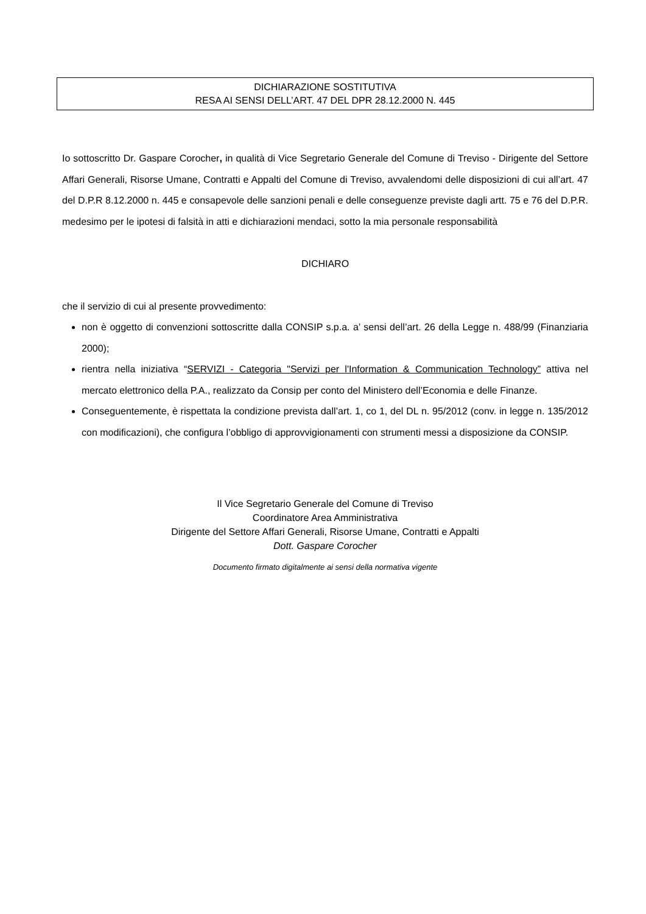DICHIARAZIONE SOSTITUTIVA
RESA AI SENSI DELL’ART. 47 DEL DPR 28.12.2000 N. 445
Io sottoscritto Dr. Gaspare Corocher, in qualità di Vice Segretario Generale del Comune di Treviso - Dirigente del Settore Affari Generali, Risorse Umane, Contratti e Appalti del Comune di Treviso, avvalendomi delle disposizioni di cui all’art. 47 del D.P.R 8.12.2000 n. 445 e consapevole delle sanzioni penali e delle conseguenze previste dagli artt. 75 e 76 del D.P.R. medesimo per le ipotesi di falsità in atti e dichiarazioni mendaci, sotto la mia personale responsabilità
DICHIARO
che il servizio di cui al presente provvedimento:
non è oggetto di convenzioni sottoscritte dalla CONSIP s.p.a. a’ sensi dell’art. 26 della Legge n. 488/99 (Finanziaria 2000);
rientra nella iniziativa “SERVIZI - Categoria "Servizi per l'Information & Communication Technology” attiva nel mercato elettronico della P.A., realizzato da Consip per conto del Ministero dell’Economia e delle Finanze.
Conseguentemente, è rispettata la condizione prevista dall’art. 1, co 1, del DL n. 95/2012 (conv. in legge n. 135/2012 con modificazioni), che configura l’obbligo di approvvigionamenti con strumenti messi a disposizione da CONSIP.
Il Vice Segretario Generale del Comune di Treviso
Coordinatore Area Amministrativa
Dirigente del Settore Affari Generali, Risorse Umane, Contratti e Appalti
Dott. Gaspare Corocher
Documento firmato digitalmente ai sensi della normativa vigente